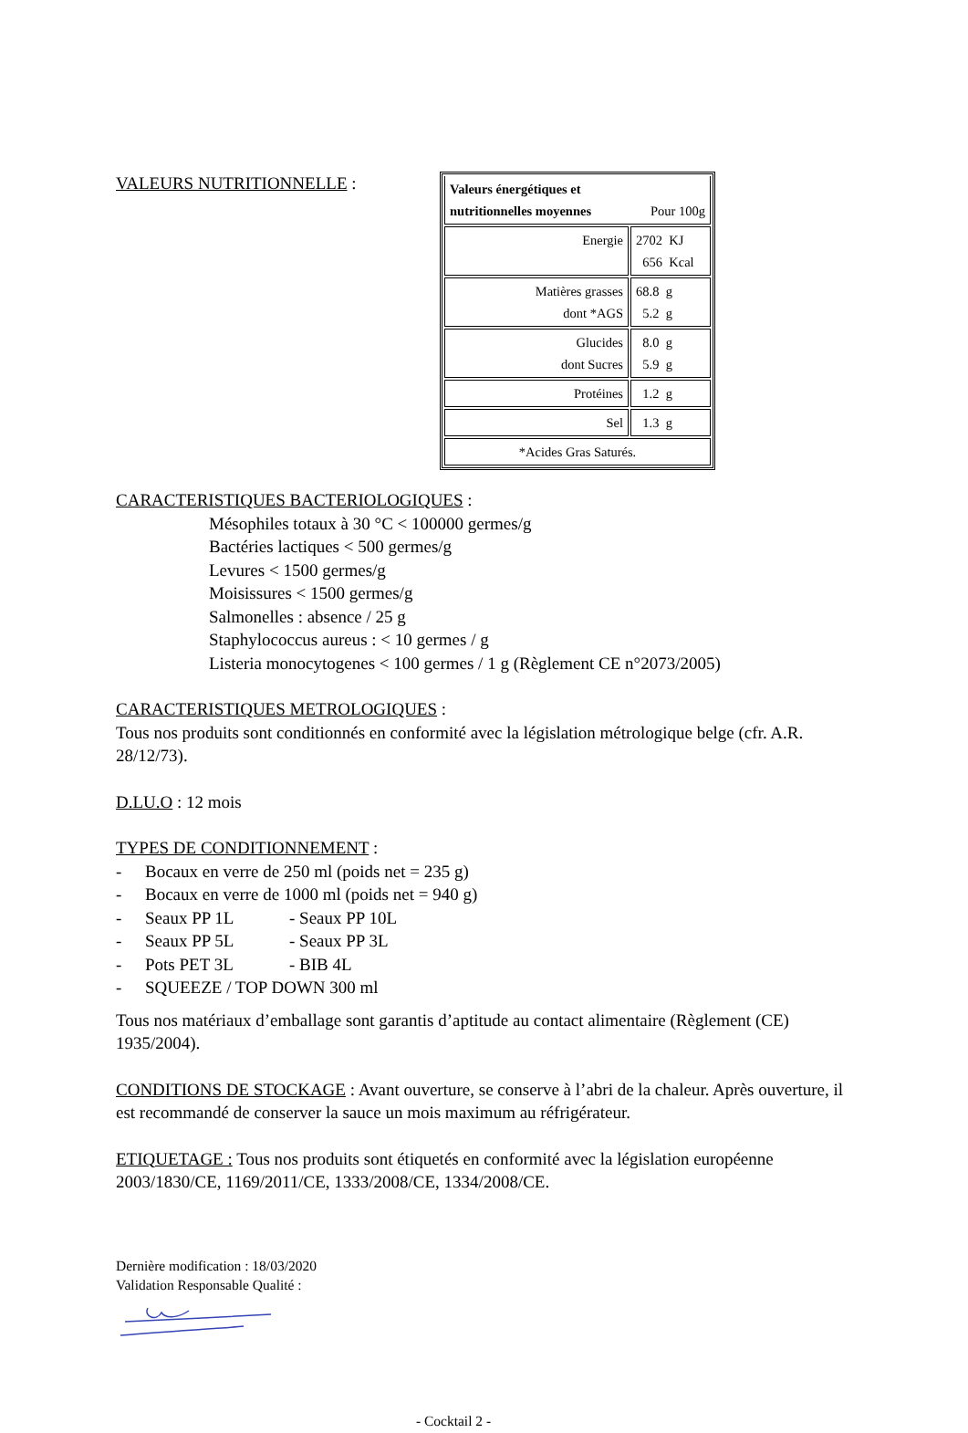VALEURS NUTRITIONNELLE :
| Valeurs énergétiques et nutritionnelles moyennes Pour 100g | |
| Energie | 2702 KJ 656 Kcal |
| Matières grasses dont *AGS | 68.8 g 5.2 g |
| Glucides dont Sucres | 8.0 g 5.9 g |
| Protéines | 1.2 g |
| Sel | 1.3 g |
| *Acides Gras Saturés. | |
CARACTERISTIQUES BACTERIOLOGIQUES :
Mésophiles totaux à 30 °C < 100000 germes/g
Bactéries lactiques < 500 germes/g
Levures < 1500 germes/g
Moisissures < 1500 germes/g
Salmonelles : absence / 25 g
Staphylococcus aureus : < 10 germes / g
Listeria monocytogenes < 100 germes / 1 g (Règlement CE n°2073/2005)
CARACTERISTIQUES METROLOGIQUES :
Tous nos produits sont conditionnés en conformité avec la législation métrologique belge (cfr. A.R. 28/12/73).
D.LU.O : 12 mois
TYPES DE CONDITIONNEMENT :
- Bocaux en verre de 250 ml (poids net = 235 g)
- Bocaux en verre de 1000 ml (poids net = 940 g)
- Seaux PP 1L - Seaux PP 10L
- Seaux PP 5L - Seaux PP 3L
- Pots PET 3L - BIB 4L
- SQUEEZE / TOP DOWN 300 ml
Tous nos matériaux d’emballage sont garantis d’aptitude au contact alimentaire (Règlement (CE) 1935/2004).
CONDITIONS DE STOCKAGE : Avant ouverture, se conserve à l’abri de la chaleur. Après ouverture, il est recommandé de conserver la sauce un mois maximum au réfrigérateur.
ETIQUETAGE : Tous nos produits sont étiquetés en conformité avec la législation européenne 2003/1830/CE, 1169/2011/CE, 1333/2008/CE, 1334/2008/CE.
Dernière modification : 18/03/2020
Validation Responsable Qualité :
- Cocktail 2 -